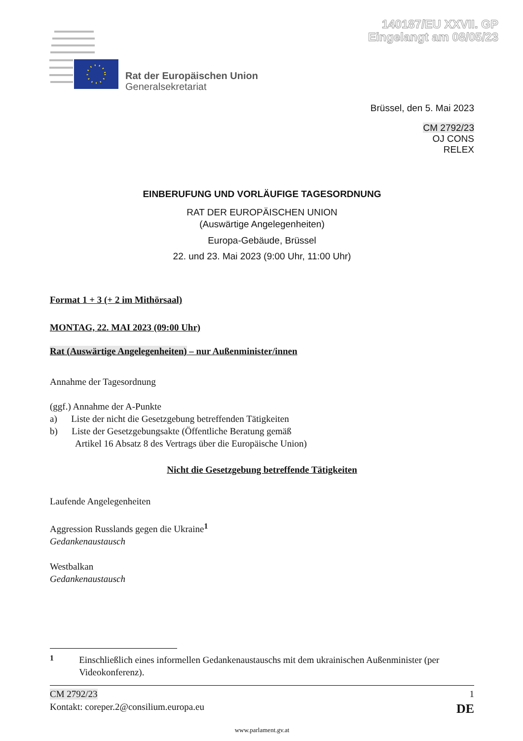140187/EU XXVII. GP
Eingelangt am 08/05/23
Rat der Europäischen Union
Generalsekretariat
Brüssel, den 5. Mai 2023
CM 2792/23
OJ CONS
RELEX
EINBERUFUNG UND VORLÄUFIGE TAGESORDNUNG
RAT DER EUROPÄISCHEN UNION
(Auswärtige Angelegenheiten)
Europa-Gebäude, Brüssel
22. und 23. Mai 2023 (9:00 Uhr, 11:00 Uhr)
Format 1 + 3 (+ 2 im Mithörsaal)
MONTAG, 22. MAI 2023 (09:00 Uhr)
Rat (Auswärtige Angelegenheiten) – nur Außenminister/innen
Annahme der Tagesordnung
(ggf.) Annahme der A-Punkte
a) Liste der nicht die Gesetzgebung betreffenden Tätigkeiten
b) Liste der Gesetzgebungsakte (Öffentliche Beratung gemäß
Artikel 16 Absatz 8 des Vertrags über die Europäische Union)
Nicht die Gesetzgebung betreffende Tätigkeiten
Laufende Angelegenheiten
Aggression Russlands gegen die Ukraine<sup>1</sup>
Gedankenaustausch
Westbalkan
Gedankenaustausch
<sup>1</sup> Einschließlich eines informellen Gedankenaustauschs mit dem ukrainischen Außenminister (per Videokonferenz).
CM 2792/23 1
Kontakt: coreper.2@consilium.europa.eu DE
www.parlament.gv.at